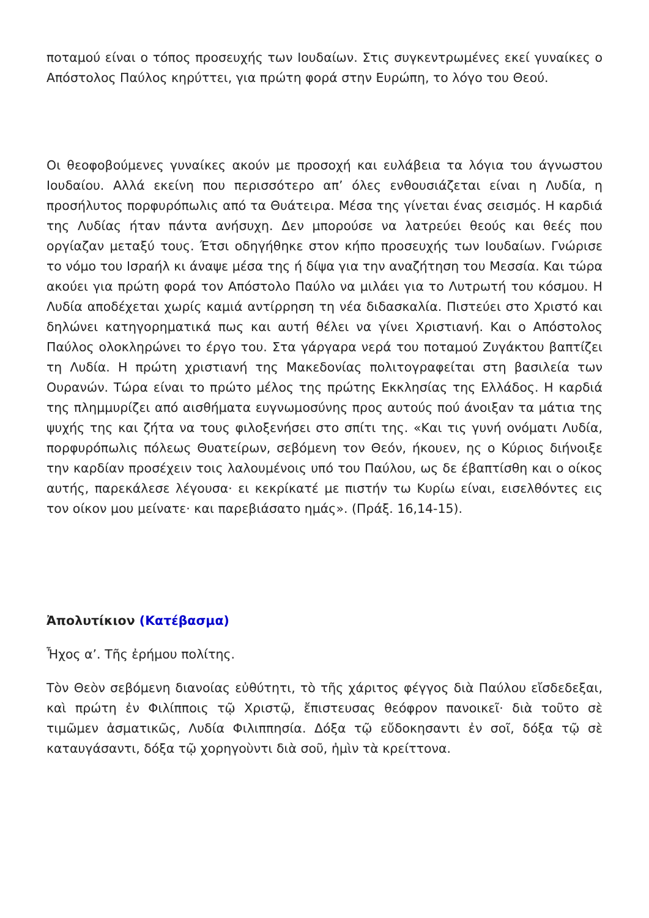ποταμού είναι ο τόπος προσευχής των Ιουδαίων. Στις συγκεντρωμένες εκεί γυναίκες ο Απόστολος Παύλος κηρύττει, για πρώτη φορά στην Ευρώπη, το λόγο του Θεού.
Οι θεοφοβούμενες γυναίκες ακούν με προσοχή και ευλάβεια τα λόγια του άγνωστου Ιουδαίου. Αλλά εκείνη που περισσότερο απ’ όλες ενθουσιάζεται είναι η Λυδία, η προσήλυτος πορφυρόπωλις από τα Θυάτειρα. Μέσα της γίνεται ένας σεισμός. Η καρδιά της Λυδίας ήταν πάντα ανήσυχη. Δεν μπορούσε να λατρεύει θεούς και θεές που οργίαζαν μεταξύ τους. Έτσι οδηγήθηκε στον κήπο προσευχής των Ιουδαίων. Γνώρισε το νόμο του Ισραήλ κι άναψε μέσα της ή δίψα για την αναζήτηση του Μεσσία. Και τώρα ακούει για πρώτη φορά τον Απόστολο Παύλο να μιλάει για το Λυτρωτή του κόσμου. Η Λυδία αποδέχεται χωρίς καμιά αντίρρηση τη νέα διδασκαλία. Πιστεύει στο Χριστό και δηλώνει κατηγορηματικά πως και αυτή θέλει να γίνει Χριστιανή. Και ο Απόστολος Παύλος ολοκληρώνει το έργο του. Στα γάργαρα νερά του ποταμού Ζυγάκτου βαπτίζει τη Λυδία. Η πρώτη χριστιανή της Μακεδονίας πολιτογραφείται στη βασιλεία των Ουρανών. Τώρα είναι το πρώτο μέλος της πρώτης Εκκλησίας της Ελλάδος. Η καρδιά της πλημμυρίζει από αισθήματα ευγνωμοσύνης προς αυτούς πού άνοιξαν τα μάτια της ψυχής της και ζήτα να τους φιλοξενήσει στο σπίτι της. «Και τις γυνή ονόματι Λυδία, πορφυρόπωλις πόλεως Θυατείρων, σεβόμενη τον Θεόν, ήκουεν, ης ο Κύριος διήνοιξε την καρδίαν προσέχειν τοις λαλουμένοις υπό του Παύλου, ως δε έβαπτίσθη και ο οίκος αυτής, παρεκάλεσε λέγουσα· ει κεκρίκατέ με πιστήν τω Κυρίω είναι, εισελθόντες εις τον οίκον μου μείνατε· και παρεβιάσατο ημάς». (Πράξ. 16,14-15).
Ἀπολυτίκιον (Κατέβασμα)
Ἦχος α’. Τῆς ἐρήμου πολίτης.
Τὸν Θεὸν σεβόμενη διανοίας εὐθύτητι, τὸ τῆς χάριτος φέγγος διὰ Παύλου εἴσδεδεξαι, καὶ πρώτη ἐν Φιλίπποις τῷ Χριστῷ, ἔπιστευσας θεόφρον πανοικεῖ· διὰ τοῦτο σὲ τιμῶμεν ἀσματικῶς, Λυδία Φιλιππησία. Δόξα τῷ εὔδοκησαντι ἐν σοῖ, δόξα τῷ σὲ καταυγάσαντι, δόξα τῷ χορηγοὺντι διὰ σοῦ, ἠμὶν τὰ κρείττονα.